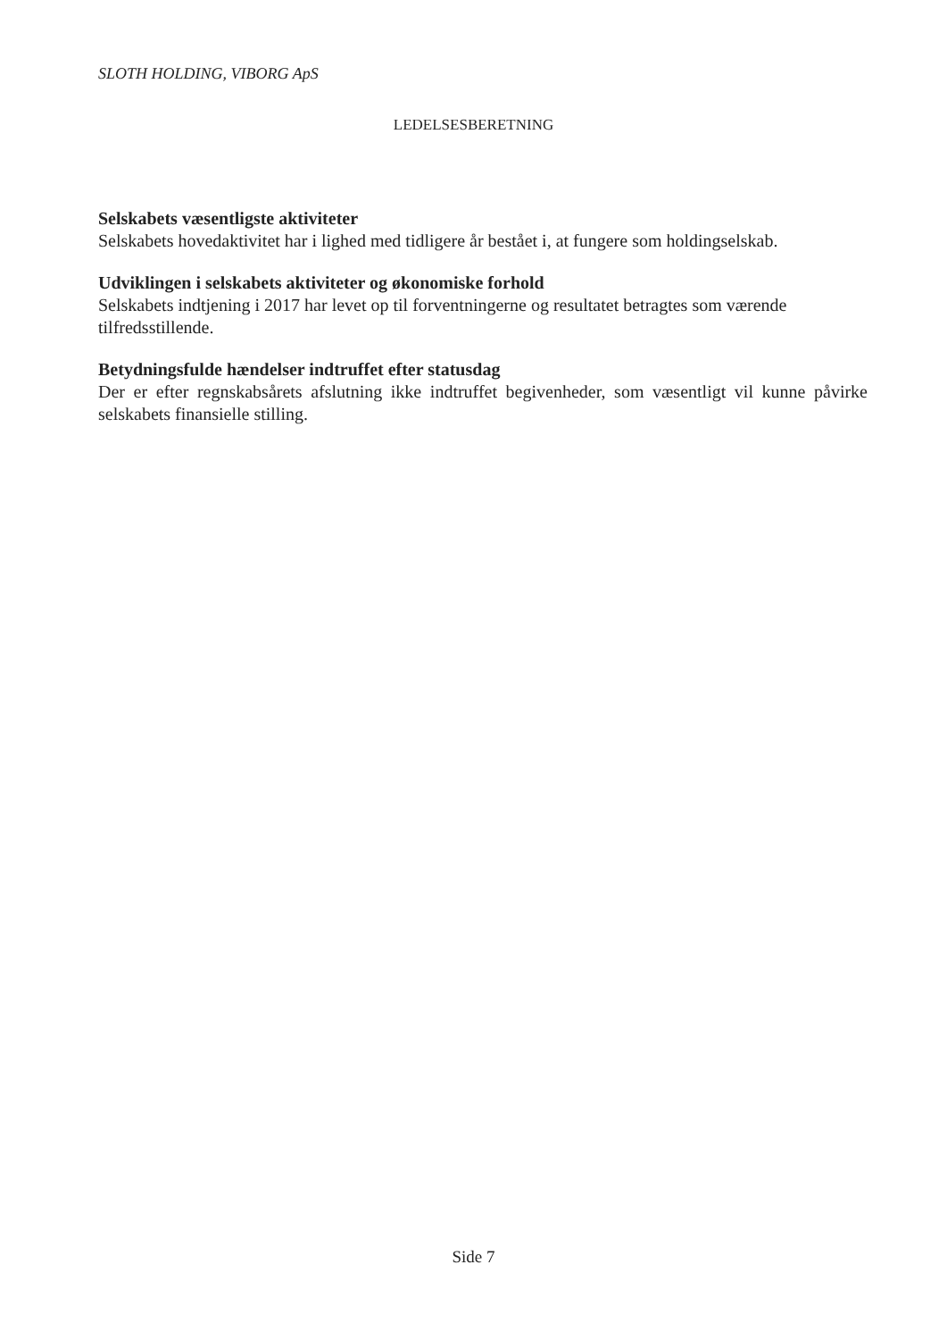SLOTH HOLDING, VIBORG ApS
LEDELSESBERETNING
Selskabets væsentligste aktiviteter
Selskabets hovedaktivitet har i lighed med tidligere år bestået i, at fungere som holdingselskab.
Udviklingen i selskabets aktiviteter og økonomiske forhold
Selskabets indtjening i 2017 har levet op til forventningerne og resultatet betragtes som værende tilfredsstillende.
Betydningsfulde hændelser indtruffet efter statusdag
Der er efter regnskabsårets afslutning ikke indtruffet begivenheder, som væsentligt vil kunne påvirke selskabets finansielle stilling.
Side 7